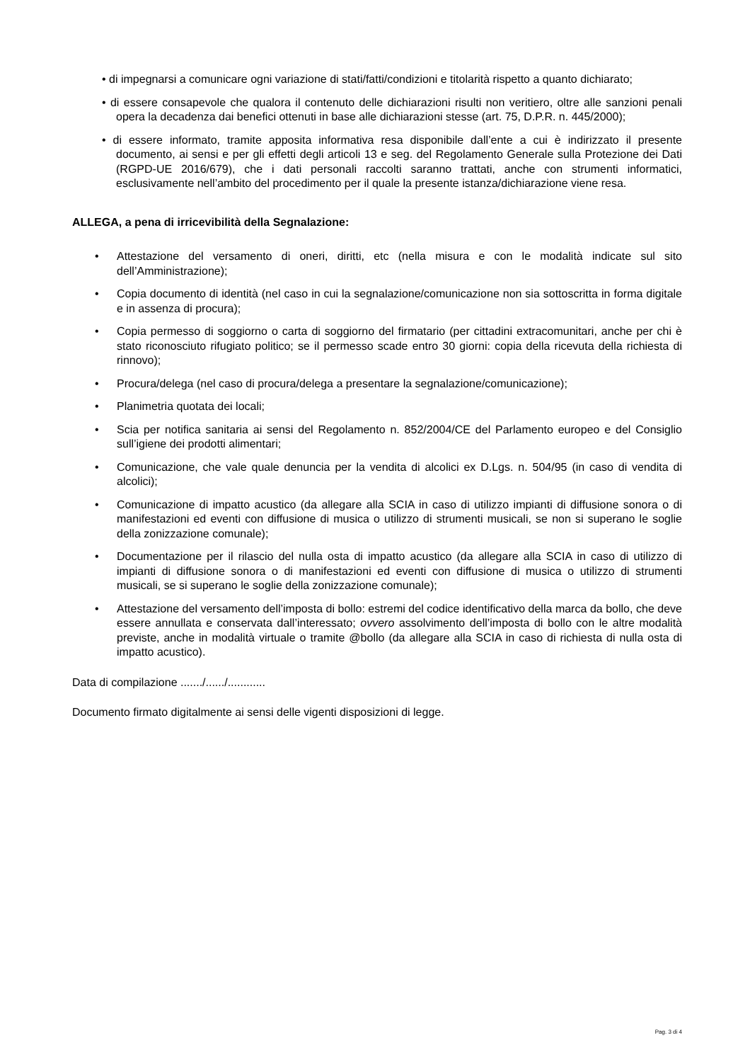• di impegnarsi a comunicare ogni variazione di stati/fatti/condizioni e titolarità rispetto a quanto dichiarato;
• di essere consapevole che qualora il contenuto delle dichiarazioni risulti non veritiero, oltre alle sanzioni penali opera la decadenza dai benefici ottenuti in base alle dichiarazioni stesse (art. 75, D.P.R. n. 445/2000);
• di essere informato, tramite apposita informativa resa disponibile dall’ente a cui è indirizzato il presente documento, ai sensi e per gli effetti degli articoli 13 e seg. del Regolamento Generale sulla Protezione dei Dati (RGPD-UE 2016/679), che i dati personali raccolti saranno trattati, anche con strumenti informatici, esclusivamente nell’ambito del procedimento per il quale la presente istanza/dichiarazione viene resa.
ALLEGA, a pena di irricevibilità della Segnalazione:
• Attestazione del versamento di oneri, diritti, etc (nella misura e con le modalità indicate sul sito dell’Amministrazione);
• Copia documento di identità (nel caso in cui la segnalazione/comunicazione non sia sottoscritta in forma digitale e in assenza di procura);
• Copia permesso di soggiorno o carta di soggiorno del firmatario (per cittadini extracomunitari, anche per chi è stato riconosciuto rifugiato politico; se il permesso scade entro 30 giorni: copia della ricevuta della richiesta di rinnovo);
• Procura/delega (nel caso di procura/delega a presentare la segnalazione/comunicazione);
• Planimetria quotata dei locali;
• Scia per notifica sanitaria ai sensi del Regolamento n. 852/2004/CE del Parlamento europeo e del Consiglio sull’igiene dei prodotti alimentari;
• Comunicazione, che vale quale denuncia per la vendita di alcolici ex D.Lgs. n. 504/95 (in caso di vendita di alcolici);
• Comunicazione di impatto acustico (da allegare alla SCIA in caso di utilizzo impianti di diffusione sonora o di manifestazioni ed eventi con diffusione di musica o utilizzo di strumenti musicali, se non si superano le soglie della zonizzazione comunale);
• Documentazione per il rilascio del nulla osta di impatto acustico (da allegare alla SCIA in caso di utilizzo di impianti di diffusione sonora o di manifestazioni ed eventi con diffusione di musica o utilizzo di strumenti musicali, se si superano le soglie della zonizzazione comunale);
• Attestazione del versamento dell’imposta di bollo: estremi del codice identificativo della marca da bollo, che deve essere annullata e conservata dall’interessato; ovvero assolvimento dell’imposta di bollo con le altre modalità previste, anche in modalità virtuale o tramite @bollo (da allegare alla SCIA in caso di richiesta di nulla osta di impatto acustico).
Data di compilazione ......./....../............
Documento firmato digitalmente ai sensi delle vigenti disposizioni di legge.
Pag. 3 di 4